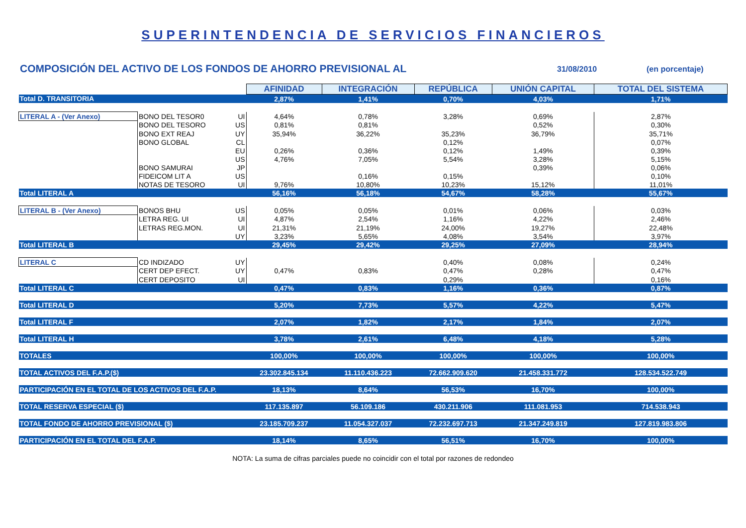SUPERINTENDENCIA DE SERVICIOS FINANCIEROS
COMPOSICIÓN DEL ACTIVO DE LOS FONDOS DE AHORRO PREVISIONAL AL
31/08/2010 (en porcentaje)
| | | | AFINIDAD | INTEGRACIÓN | REPÚBLICA | UNIÓN CAPITAL | TOTAL DEL SISTEMA |
| Total D. TRANSITORIA | | | 2,87% | 1,41% | 0,70% | 4,03% | 1,71% |
| LITERAL A - (Ver Anexo) | BONO DEL TESOR0 | UI | 4,64% | 0,78% | 3,28% | 0,69% | 2,87% |
| | BONO DEL TESORO | US | 0,81% | 0,81% | | 0,52% | 0,30% |
| | BONO EXT REAJ | UY | 35,94% | 36,22% | 35,23% | 36,79% | 35,71% |
| | BONO GLOBAL | CL | | | 0,12% | | 0,07% |
| | | EU | 0,26% | 0,36% | 0,12% | 1,49% | 0,39% |
| | | US | 4,76% | 7,05% | 5,54% | 3,28% | 5,15% |
| | BONO SAMURAI | JP | | | | 0,39% | 0,06% |
| | FIDEICOM LIT A | US | | 0,16% | 0,15% | | 0,10% |
| | NOTAS DE TESORO | UI | 9,76% | 10,80% | 10,23% | 15,12% | 11,01% |
| Total LITERAL A | | | 56,16% | 56,18% | 54,67% | 58,28% | 55,67% |
| LITERAL B - (Ver Anexo) | BONOS BHU | US | 0,05% | 0,05% | 0,01% | 0,06% | 0,03% |
| | LETRA REG. UI | UI | 4,87% | 2,54% | 1,16% | 4,22% | 2,46% |
| | LETRAS REG.MON. | UI | 21,31% | 21,19% | 24,00% | 19,27% | 22,48% |
| | | UY | 3,23% | 5,65% | 4,08% | 3,54% | 3,97% |
| Total LITERAL B | | | 29,45% | 29,42% | 29,25% | 27,09% | 28,94% |
| LITERAL C | CD INDIZADO | UY | | | 0,40% | 0,08% | 0,24% |
| | CERT DEP EFECT. | UY | 0,47% | 0,83% | 0,47% | 0,28% | 0,47% |
| | CERT DEPOSITO | UI | | | 0,29% | | 0,16% |
| Total LITERAL C | | | 0,47% | 0,83% | 1,16% | 0,36% | 0,87% |
| Total LITERAL D | | | 5,20% | 7,73% | 5,57% | 4,22% | 5,47% |
| Total LITERAL F | | | 2,07% | 1,82% | 2,17% | 1,84% | 2,07% |
| Total LITERAL H | | | 3,78% | 2,61% | 6,48% | 4,18% | 5,28% |
| TOTALES | | | 100,00% | 100,00% | 100,00% | 100,00% | 100,00% |
| TOTAL ACTIVOS DEL F.A.P.($) | | | 23.302.845.134 | 11.110.436.223 | 72.662.909.620 | 21.458.331.772 | 128.534.522.749 |
| PARTICIPACIÓN EN EL TOTAL DE LOS ACTIVOS DEL F.A.P. | | | 18,13% | 8,64% | 56,53% | 16,70% | 100,00% |
| TOTAL RESERVA ESPECIAL ($) | | | 117.135.897 | 56.109.186 | 430.211.906 | 111.081.953 | 714.538.943 |
| TOTAL FONDO DE AHORRO PREVISIONAL ($) | | | 23.185.709.237 | 11.054.327.037 | 72.232.697.713 | 21.347.249.819 | 127.819.983.806 |
| PARTICIPACIÓN EN EL TOTAL DEL F.A.P. | | | 18,14% | 8,65% | 56,51% | 16,70% | 100,00% |
NOTA: La suma de cifras parciales puede no coincidir con el total por razones de redondeo